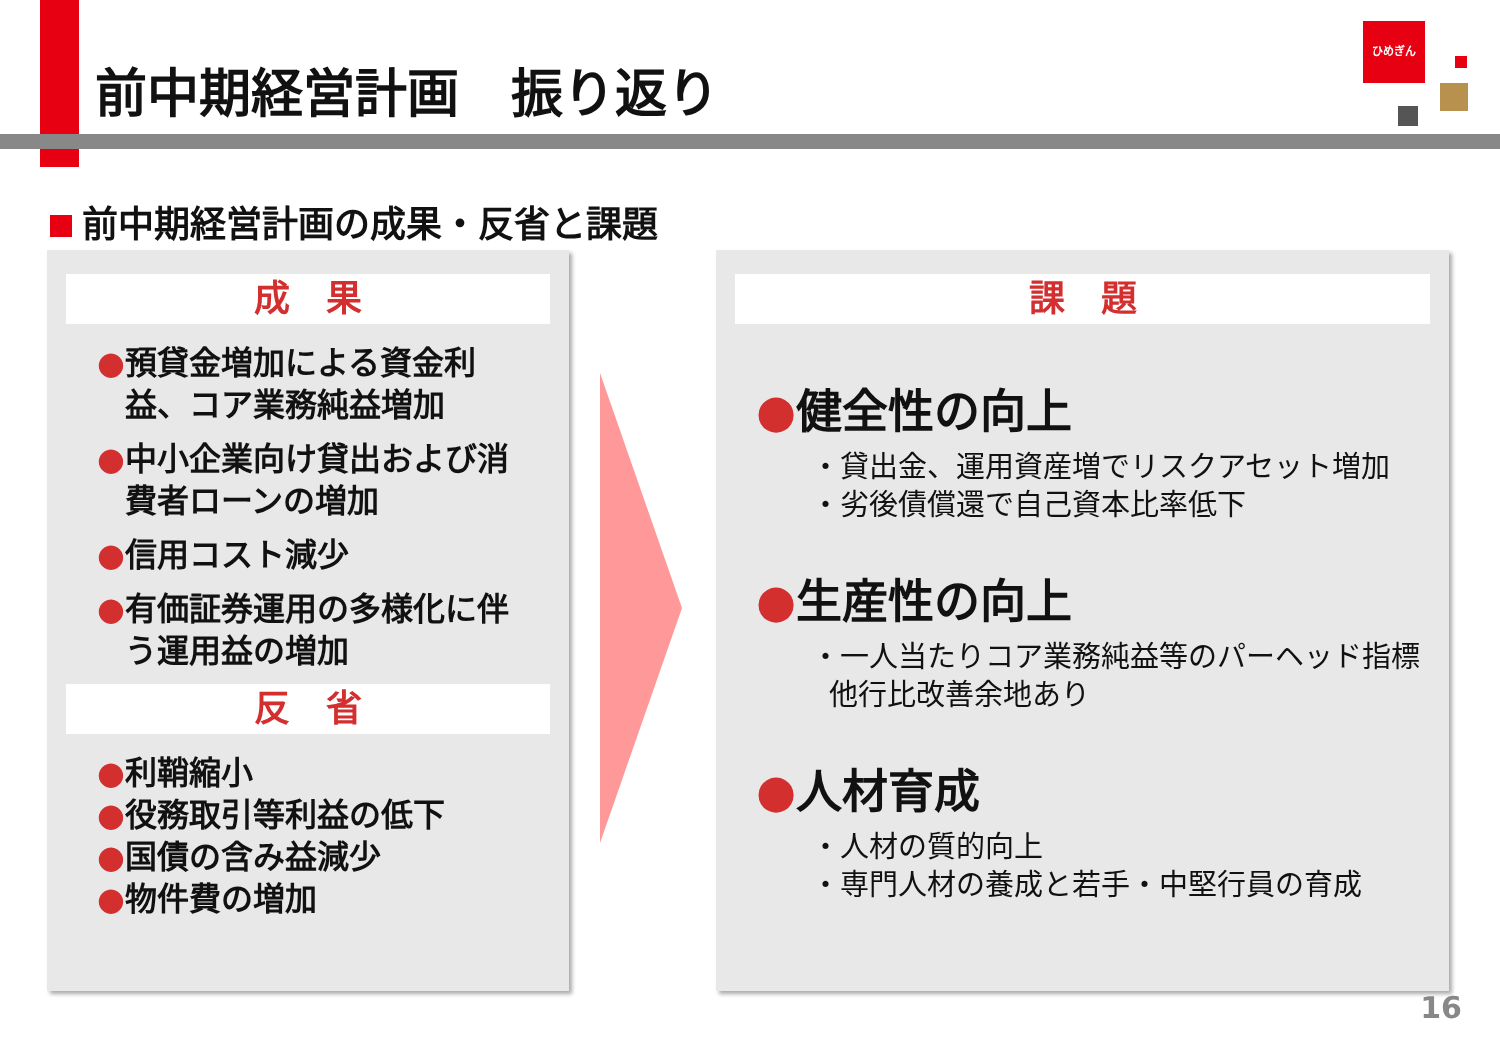前中期経営計画　振り返り
ひめぎん
前中期経営計画の成果・反省と課題
成　果
●預貸金増加による資金利益、コア業務純益増加
●中小企業向け貸出および消費者ローンの増加
●信用コスト減少
●有価証券運用の多様化に伴う運用益の増加
反　省
●利鞘縮小
●役務取引等利益の低下
●国債の含み益減少
●物件費の増加
課　題
●健全性の向上
・貸出金、運用資産増でリスクアセット増加
・劣後債償還で自己資本比率低下
●生産性の向上
・一人当たりコア業務純益等のパーヘッド指標
他行比改善余地あり
●人材育成
・人材の質的向上
・専門人材の養成と若手・中堅行員の育成
16